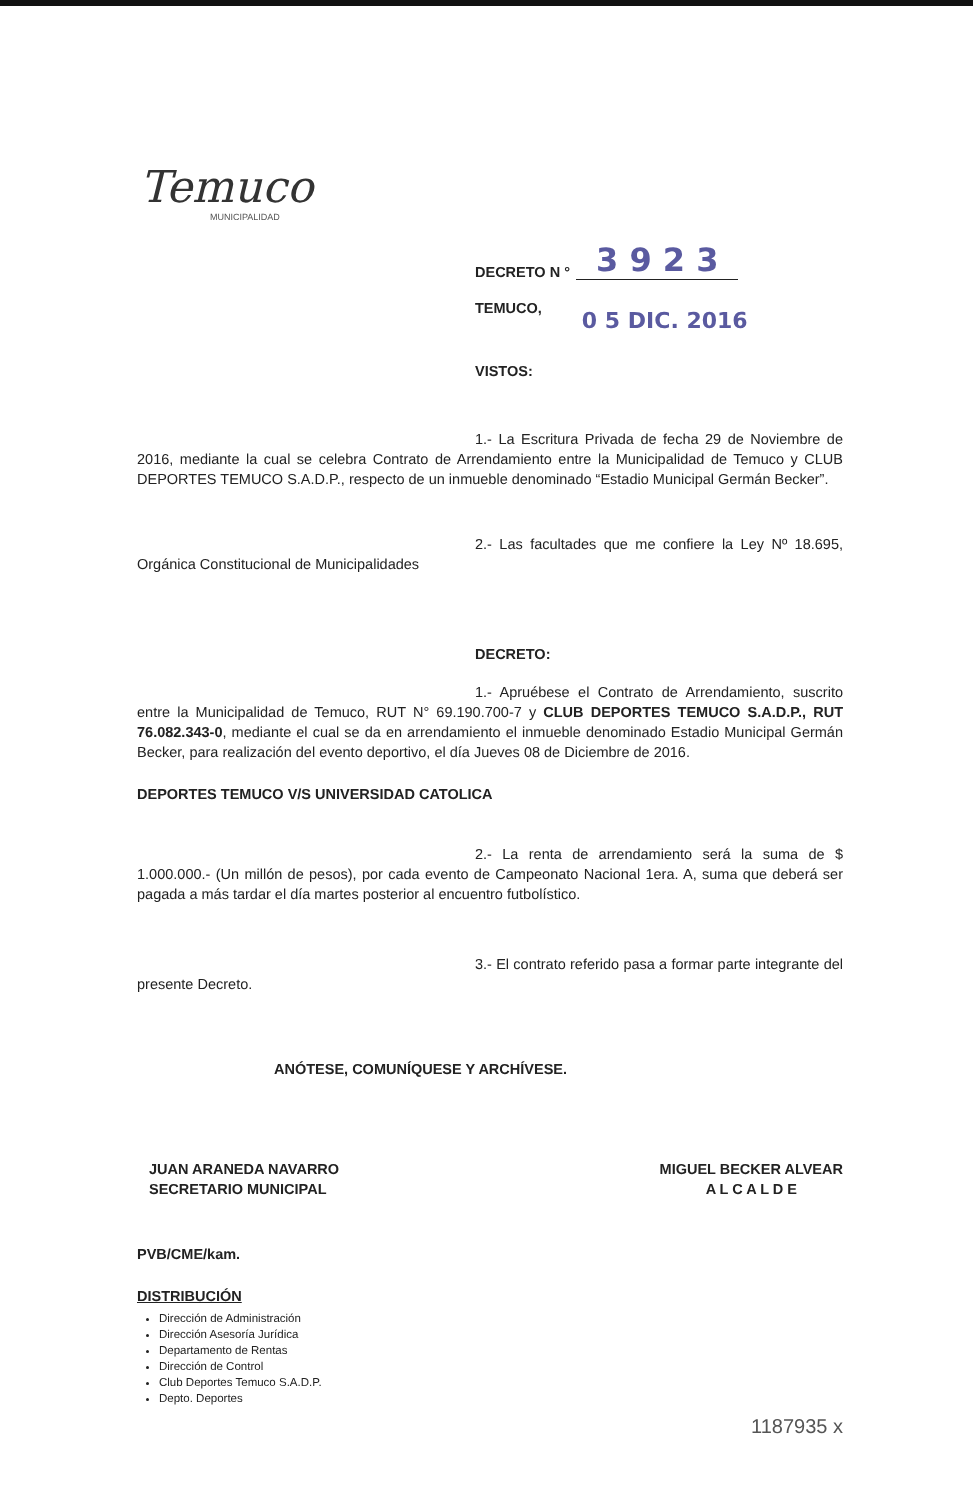Temuco
MUNICIPALIDAD
DECRETO N ° 3 9 2 3
TEMUCO, 0 5 DIC. 2016
VISTOS:
1.- La Escritura Privada de fecha 29 de Noviembre de 2016, mediante la cual se celebra Contrato de Arrendamiento entre la Municipalidad de Temuco y CLUB DEPORTES TEMUCO S.A.D.P., respecto de un inmueble denominado “Estadio Municipal Germán Becker”.
2.- Las facultades que me confiere la Ley Nº 18.695, Orgánica Constitucional de Municipalidades
DECRETO:
1.- Apruébese el Contrato de Arrendamiento, suscrito entre la Municipalidad de Temuco, RUT N° 69.190.700-7 y CLUB DEPORTES TEMUCO S.A.D.P., RUT 76.082.343-0, mediante el cual se da en arrendamiento el inmueble denominado Estadio Municipal Germán Becker, para realización del evento deportivo, el día Jueves 08 de Diciembre de 2016.
DEPORTES TEMUCO V/S UNIVERSIDAD CATOLICA
2.- La renta de arrendamiento será la suma de $ 1.000.000.- (Un millón de pesos), por cada evento de Campeonato Nacional 1era. A, suma que deberá ser pagada a más tardar el día martes posterior al encuentro futbolístico.
3.- El contrato referido pasa a formar parte integrante del presente Decreto.
ANÓTESE, COMUNÍQUESE Y ARCHÍVESE.
JUAN ARANEDA NAVARRO
SECRETARIO MUNICIPAL
MIGUEL BECKER ALVEAR
A L C A L D E
PVB/CME/kam.
DISTRIBUCIÓN
Dirección de Administración
Dirección Asesoría Jurídica
Departamento de Rentas
Dirección de Control
Club Deportes Temuco S.A.D.P.
Depto. Deportes
1187935 x